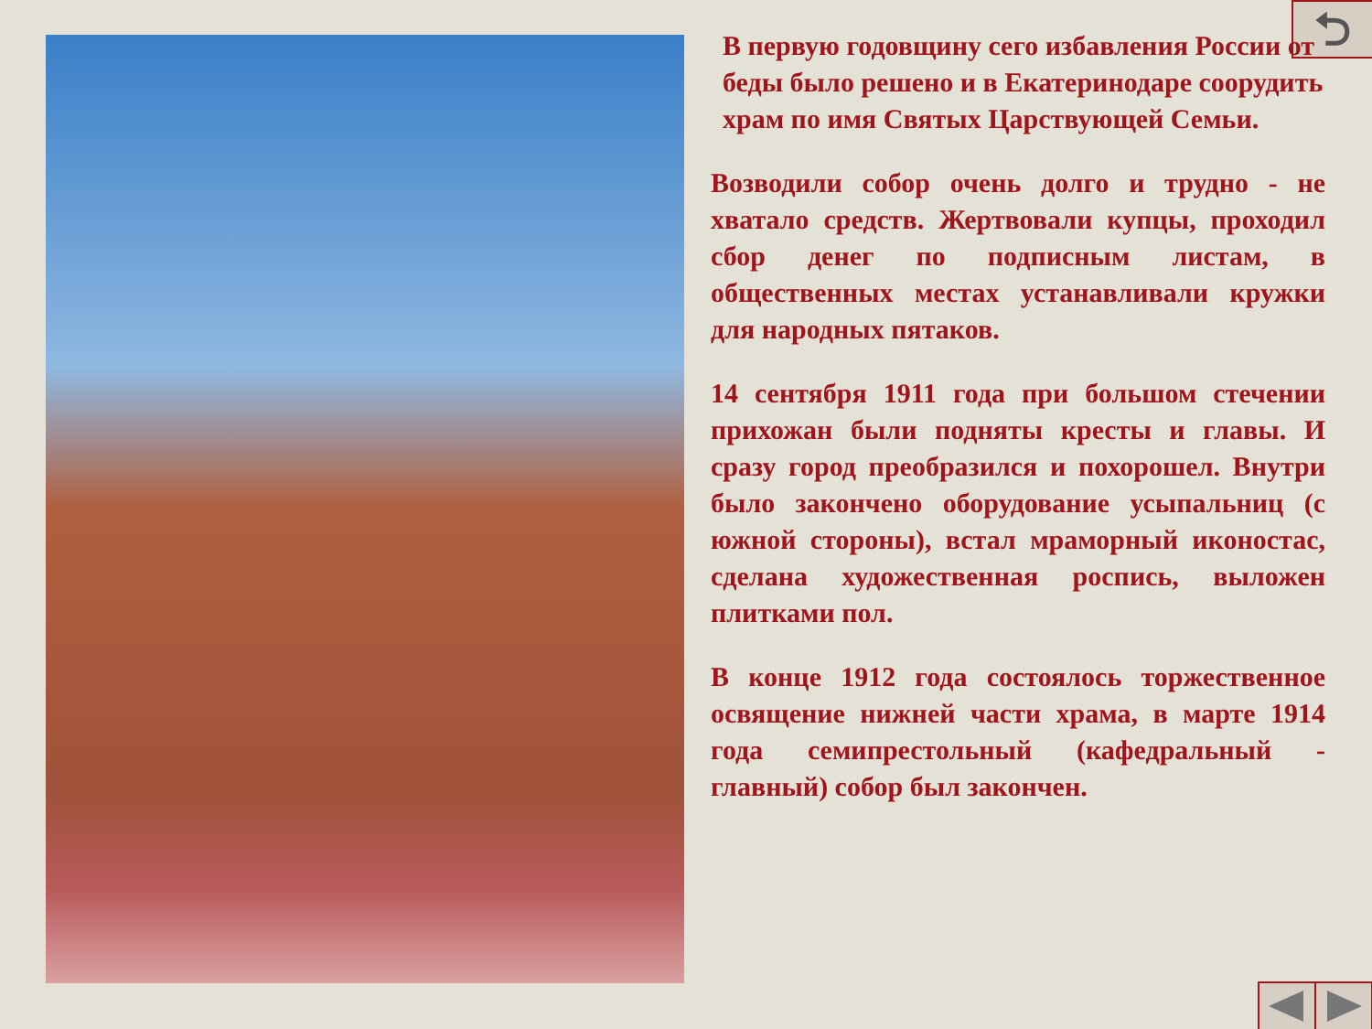⮌
В первую годовщину сего избавления России от беды было решено и в Екатеринодаре соорудить храм по имя Святых Царствующей Семьи.
Возводили собор очень долго и трудно - не хватало средств. Жертвовали купцы, проходил сбор денег по подписным листам, в общественных местах устанавливали кружки для народных пятаков.
14 сентября 1911 года при большом стечении прихожан были подняты кресты и главы. И сразу город преобразился и похорошел. Внутри было закончено оборудование усыпальниц (с южной стороны), встал мраморный иконостас, сделана художественная роспись, выложен плитками пол.
В конце 1912 года состоялось торжественное освящение нижней части храма, в марте 1914 года семипрестольный (кафедральный - главный) собор был закончен.